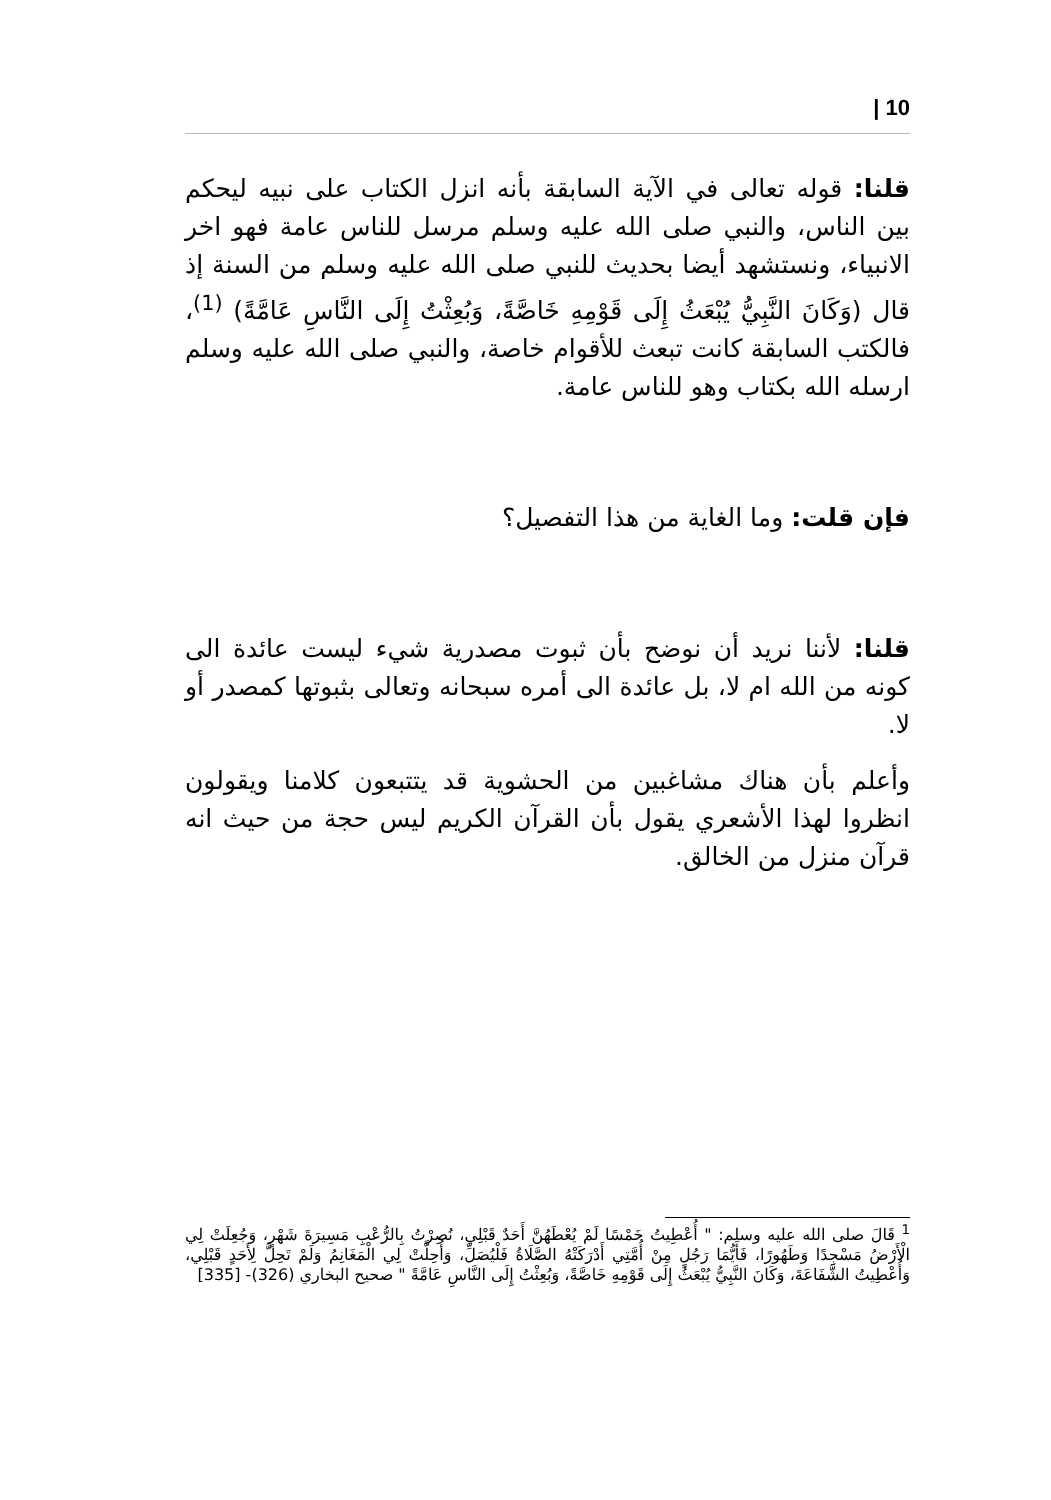| 10
قلنا: قوله تعالى في الآية السابقة بأنه انزل الكتاب على نبيه ليحكم بين الناس، والنبي صلى الله عليه وسلم مرسل للناس عامة فهو اخر الانبياء، ونستشهد أيضا بحديث للنبي صلى الله عليه وسلم من السنة إذ قال (وَكَانَ النَّبِيُّ يُبْعَثُ إِلَى قَوْمِهِ خَاصَّةً، وَبُعِثْتُ إِلَى النَّاسِ عَامَّةً) <sup>(1)</sup>، فالكتب السابقة كانت تبعث للأقوام خاصة، والنبي صلى الله عليه وسلم ارسله الله بكتاب وهو للناس عامة.
فإن قلت: وما الغاية من هذا التفصيل؟
قلنا: لأننا نريد أن نوضح بأن ثبوت مصدرية شيء ليست عائدة الى كونه من الله ام لا، بل عائدة الى أمره سبحانه وتعالى بثبوتها كمصدر أو لا.
وأعلم بأن هناك مشاغبين من الحشوية قد يتتبعون كلامنا ويقولون انظروا لهذا الأشعري يقول بأن القرآن الكريم ليس حجة من حيث انه قرآن منزل من الخالق.
<sup>1</sup> قَالَ صلى الله عليه وسلم: " أُعْطِيتُ خَمْسًا لَمْ يُعْطَهُنَّ أَحَدٌ قَبْلِي، نُصِرْتُ بِالرُّعْبِ مَسِيرَةَ شَهْرٍ، وَجُعِلَتْ لِي الْأَرْضُ مَسْجِدًا وَطَهُورًا، فَأَيُّمَا رَجُلٍ مِنْ أُمَّتِي أَدْرَكَتْهُ الصَّلَاةُ فَلْيُصَلِّ، وَأُحِلَّتْ لِي الْمَغَانِمُ وَلَمْ تَحِلَّ لِأَحَدٍ قَبْلِي، وَأُعْطِيتُ الشَّفَاعَةَ، وَكَانَ النَّبِيُّ يُبْعَثُ إِلَى قَوْمِهِ خَاصَّةً، وَبُعِثْتُ إِلَى النَّاسِ عَامَّةً " صحيح البخاري (326)- [335]